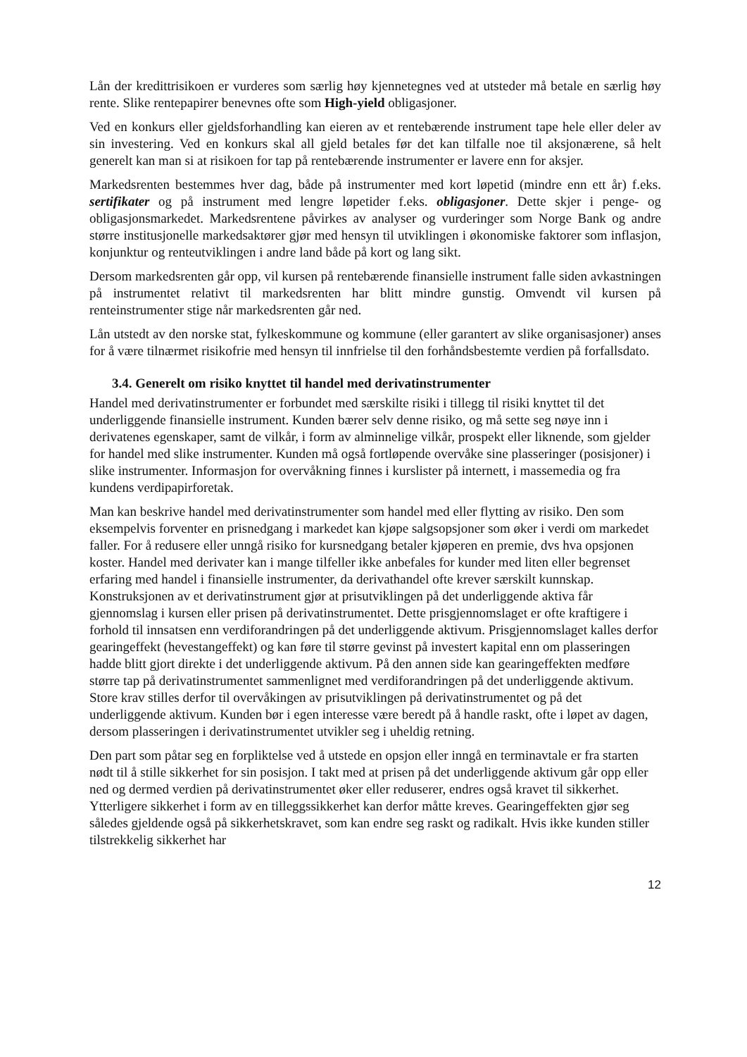Lån der kredittrisikoen er vurderes som særlig høy kjennetegnes ved at utsteder må betale en særlig høy rente. Slike rentepapirer benevnes ofte som High-yield obligasjoner.
Ved en konkurs eller gjeldsforhandling kan eieren av et rentebærende instrument tape hele eller deler av sin investering. Ved en konkurs skal all gjeld betales før det kan tilfalle noe til aksjonærene, så helt generelt kan man si at risikoen for tap på rentebærende instrumenter er lavere enn for aksjer.
Markedsrenten bestemmes hver dag, både på instrumenter med kort løpetid (mindre enn ett år) f.eks. sertifikater og på instrument med lengre løpetider f.eks. obligasjoner. Dette skjer i penge- og obligasjonsmarkedet. Markedsrentene påvirkes av analyser og vurderinger som Norge Bank og andre større institusjonelle markedsaktører gjør med hensyn til utviklingen i økonomiske faktorer som inflasjon, konjunktur og renteutviklingen i andre land både på kort og lang sikt.
Dersom markedsrenten går opp, vil kursen på rentebærende finansielle instrument falle siden avkastningen på instrumentet relativt til markedsrenten har blitt mindre gunstig. Omvendt vil kursen på renteinstrumenter stige når markedsrenten går ned.
Lån utstedt av den norske stat, fylkeskommune og kommune (eller garantert av slike organisasjoner) anses for å være tilnærmet risikofrie med hensyn til innfrielse til den forhåndsbestemte verdien på forfallsdato.
3.4. Generelt om risiko knyttet til handel med derivatinstrumenter
Handel med derivatinstrumenter er forbundet med særskilte risiki i tillegg til risiki knyttet til det underliggende finansielle instrument. Kunden bærer selv denne risiko, og må sette seg nøye inn i derivatenes egenskaper, samt de vilkår, i form av alminnelige vilkår, prospekt eller liknende, som gjelder for handel med slike instrumenter. Kunden må også fortløpende overvåke sine plasseringer (posisjoner) i slike instrumenter. Informasjon for overvåkning finnes i kurslister på internett, i massemedia og fra kundens verdipapirforetak.
Man kan beskrive handel med derivatinstrumenter som handel med eller flytting av risiko. Den som eksempelvis forventer en prisnedgang i markedet kan kjøpe salgsopsjoner som øker i verdi om markedet faller. For å redusere eller unngå risiko for kursnedgang betaler kjøperen en premie, dvs hva opsjonen koster. Handel med derivater kan i mange tilfeller ikke anbefales for kunder med liten eller begrenset erfaring med handel i finansielle instrumenter, da derivathandel ofte krever særskilt kunnskap. Konstruksjonen av et derivatinstrument gjør at prisutviklingen på det underliggende aktiva får gjennomslag i kursen eller prisen på derivatinstrumentet. Dette prisgjennomslaget er ofte kraftigere i forhold til innsatsen enn verdiforandringen på det underliggende aktivum. Prisgjennomslaget kalles derfor gearingeffekt (hevestangeffekt) og kan føre til større gevinst på investert kapital enn om plasseringen hadde blitt gjort direkte i det underliggende aktivum. På den annen side kan gearingeffekten medføre større tap på derivatinstrumentet sammenlignet med verdiforandringen på det underliggende aktivum. Store krav stilles derfor til overvåkingen av prisutviklingen på derivatinstrumentet og på det underliggende aktivum. Kunden bør i egen interesse være beredt på å handle raskt, ofte i løpet av dagen, dersom plasseringen i derivatinstrumentet utvikler seg i uheldig retning.
Den part som påtar seg en forpliktelse ved å utstede en opsjon eller inngå en terminavtale er fra starten nødt til å stille sikkerhet for sin posisjon. I takt med at prisen på det underliggende aktivum går opp eller ned og dermed verdien på derivatinstrumentet øker eller reduserer, endres også kravet til sikkerhet. Ytterligere sikkerhet i form av en tilleggssikkerhet kan derfor måtte kreves. Gearingeffekten gjør seg således gjeldende også på sikkerhetskravet, som kan endre seg raskt og radikalt. Hvis ikke kunden stiller tilstrekkelig sikkerhet har
12